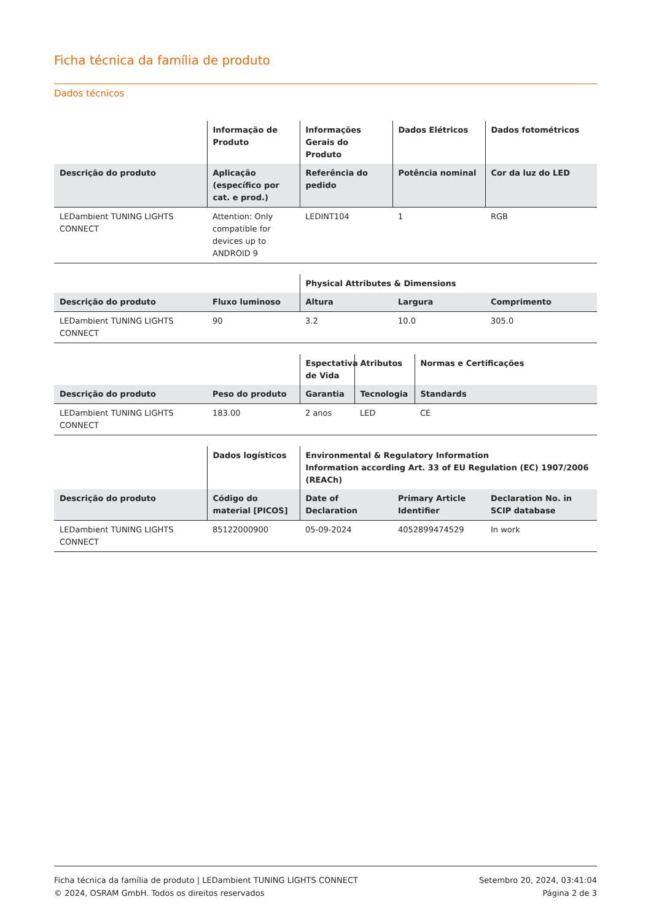Ficha técnica da família de produto
Dados técnicos
| | Informação de Produto | Informações Gerais do Produto | Dados Elétricos | Dados fotométricos |
| --- | --- | --- | --- | --- |
| Descrição do produto | Aplicação (específico por cat. e prod.) | Referência do pedido | Potência nominal | Cor da luz do LED |
| LEDambient TUNING LIGHTS CONNECT | Attention: Only compatible for devices up to ANDROID 9 | LEDINT104 | 1 | RGB |
| | | Physical Attributes & Dimensions | | |
| --- | --- | --- | --- | --- |
| Descrição do produto | Fluxo luminoso | Altura | Largura | Comprimento |
| LEDambient TUNING LIGHTS CONNECT | 90 | 3.2 | 10.0 | 305.0 |
| | | Espectativa de Vida | Atributos | Normas e Certificações |
| --- | --- | --- | --- | --- |
| Descrição do produto | Peso do produto | Garantia | Tecnologia | Standards |
| LEDambient TUNING LIGHTS CONNECT | 183.00 | 2 anos | LED | CE |
| | Dados logísticos | Environmental & Regulatory Information Information according Art. 33 of EU Regulation (EC) 1907/2006 (REACh) | | |
| --- | --- | --- | --- | --- |
| Descrição do produto | Código do material [PICOS] | Date of Declaration | Primary Article Identifier | Declaration No. in SCIP database |
| LEDambient TUNING LIGHTS CONNECT | 85122000900 | 05-09-2024 | 4052899474529 | In work |
Ficha técnica da família de produto | LEDambient TUNING LIGHTS CONNECT
© 2024, OSRAM GmbH. Todos os direitos reservados
Setembro 20, 2024, 03:41:04
Página 2 de 3